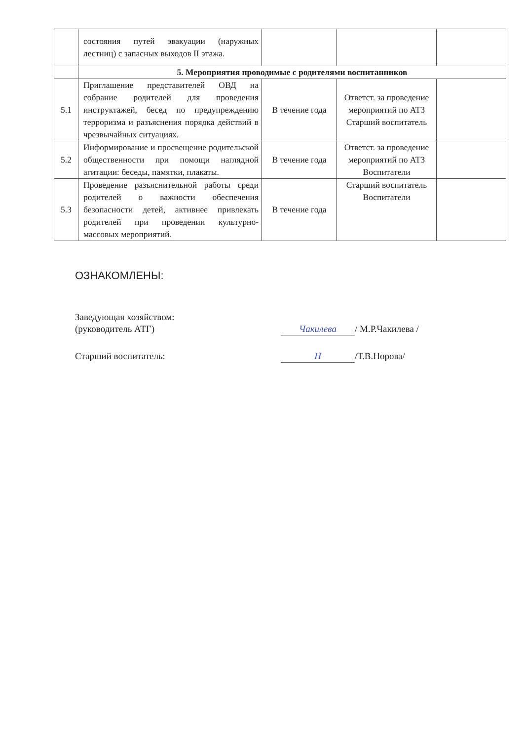| | состояния путей эвакуации (наружных лестниц) с запасных выходов II этажа. | | | |
| | 5. Мероприятия проводимые с родителями воспитанников | | | |
| 5.1 | Приглашение представителей ОВД на собрание родителей для проведения инструктажей, бесед по предупреждению терроризма и разъяснения порядка действий в чрезвычайных ситуациях. | В течение года | Ответст. за проведение мероприятий по АТЗ Старший воспитатель | |
| 5.2 | Информирование и просвещение родительской общественности при помощи наглядной агитации: беседы, памятки, плакаты. | В течение года | Ответст. за проведение мероприятий по АТЗ Воспитатели | |
| 5.3 | Проведение разъяснительной работы среди родителей о важности обеспечения безопасности детей, активнее привлекать родителей при проведении культурно-массовых мероприятий. | В течение года | Старший воспитатель Воспитатели | |
ОЗНАКОМЛЕНЫ:
Заведующая хозяйством:
(руководитель АТГ)
Чакилева / М.Р.Чакилева /
Старший воспитатель: Н /Т.В.Норова/